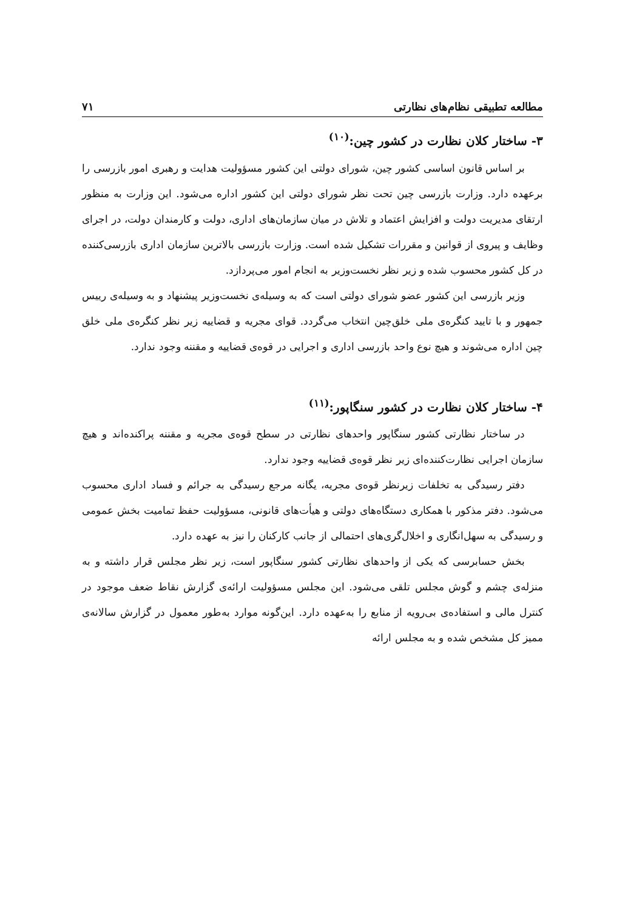مطالعه تطبیقی نظام‌های نظارتی ۷۱
۳- ساختار کلان نظارت در کشور چین:<sup>(۱۰)</sup>
بر اساس قانون اساسی کشور چین، شورای دولتی این کشور مسؤولیت هدایت و رهبری امور بازرسی را برعهده دارد. وزارت بازرسی چین تحت نظر شورای دولتی این کشور اداره می‌شود. این وزارت به منظور ارتقای مدیریت دولت و افزایش اعتماد و تلاش در میان سازمان‌های اداری، دولت و کارمندان دولت، در اجرای وظایف و پیروی از قوانین و مقررات تشکیل شده است. وزارت بازرسی بالاترین سازمان اداری بازرسی‌کننده در کل کشور محسوب شده و زیر نظر نخست‌وزیر به انجام امور می‌پردازد.
وزیر بازرسی این کشور عضو شورای دولتی است که به وسیله‌ی نخست‌وزیر پیشنهاد و به وسیله‌ی رییس جمهور و با تایید کنگره‌ی ملی خلق‌چین انتخاب می‌گردد. قوای مجریه و قضاییه زیر نظر کنگره‌ی ملی خلق چین اداره می‌شوند و هیچ نوع واحد بازرسی اداری و اجرایی در قوه‌ی قضاییه و مقننه وجود ندارد.
۴- ساختار کلان نظارت در کشور سنگاپور:<sup>(۱۱)</sup>
در ساختار نظارتی کشور سنگاپور واحدهای نظارتی در سطح قوه‌ی مجریه و مقننه پراکنده‌اند و هیچ سازمان اجرایی نظارت‌کننده‌ای زیر نظر قوه‌ی قضاییه وجود ندارد.
دفتر رسیدگی به تخلفات زیرنظر قوه‌ی مجریه، یگانه مرجع رسیدگی به جرائم و فساد اداری محسوب می‌شود. دفتر مذکور با همکاری دستگاه‌های دولتی و هیأت‌های قانونی، مسؤولیت حفظ تمامیت بخش عمومی و رسیدگی به سهل‌انگاری و اخلال‌گری‌های احتمالی از جانب کارکنان را نیز به عهده دارد.
بخش حسابرسی که یکی از واحدهای نظارتی کشور سنگاپور است، زیر نظر مجلس قرار داشته و به منزله‌ی چشم و گوش مجلس تلقی می‌شود. این مجلس مسؤولیت ارائه‌ی گزارش نقاط ضعف موجود در کنترل مالی و استفاده‌ی بی‌رویه از منابع را به‌عهده دارد. این‌گونه موارد به‌طور معمول در گزارش سالانه‌ی ممیز کل مشخص شده و به مجلس ارائه